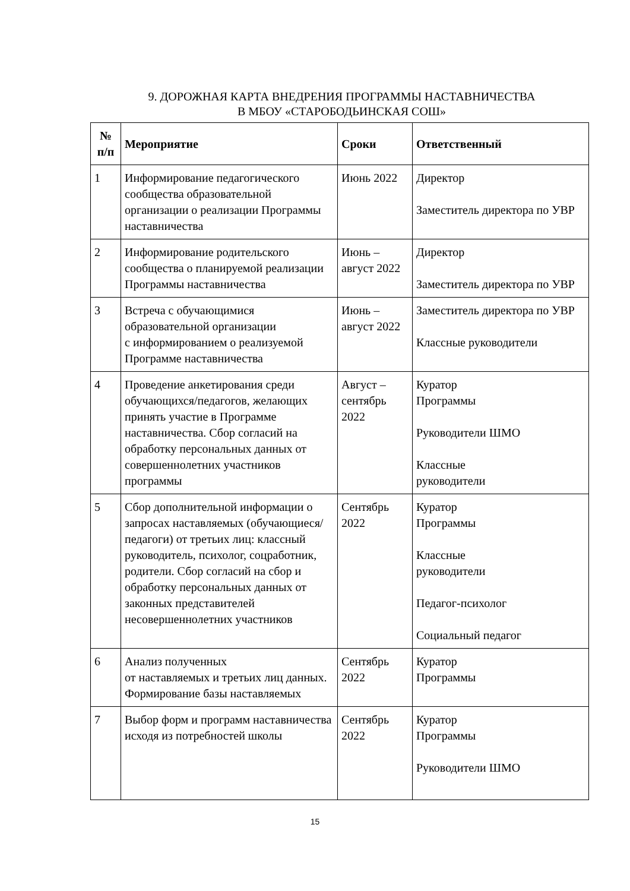9. ДОРОЖНАЯ КАРТА ВНЕДРЕНИЯ ПРОГРАММЫ НАСТАВНИЧЕСТВА
В МБОУ «СТАРОБОДЬИНСКАЯ СОШ»
| № п/п | Мероприятие | Сроки | Ответственный |
| --- | --- | --- | --- |
| 1 | Информирование педагогического сообщества образовательной организации о реализации Программы наставничества | Июнь 2022 | Директор Заместитель директора по УВР |
| 2 | Информирование родительского сообщества о планируемой реализации Программы наставничества | Июнь – август 2022 | Директор Заместитель директора по УВР |
| 3 | Встреча с обучающимися образовательной организации с информированием о реализуемой Программе наставничества | Июнь – август 2022 | Заместитель директора по УВР Классные руководители |
| 4 | Проведение анкетирования среди обучающихся/педагогов, желающих принять участие в Программе наставничества. Сбор согласий на обработку персональных данных от совершеннолетних участников программы | Август – сентябрь 2022 | Куратор Программы Руководители ШМО Классные руководители |
| 5 | Сбор дополнительной информации о запросах наставляемых (обучающиеся/педагоги) от третьих лиц: классный руководитель, психолог, соцработник, родители. Сбор согласий на сбор и обработку персональных данных от законных представителей несовершеннолетних участников | Сентябрь 2022 | Куратор Программы Классные руководители Педагог-психолог Социальный педагог |
| 6 | Анализ полученных от наставляемых и третьих лиц данных. Формирование базы наставляемых | Сентябрь 2022 | Куратор Программы |
| 7 | Выбор форм и программ наставничества исходя из потребностей школы | Сентябрь 2022 | Куратор Программы Руководители ШМО |
15